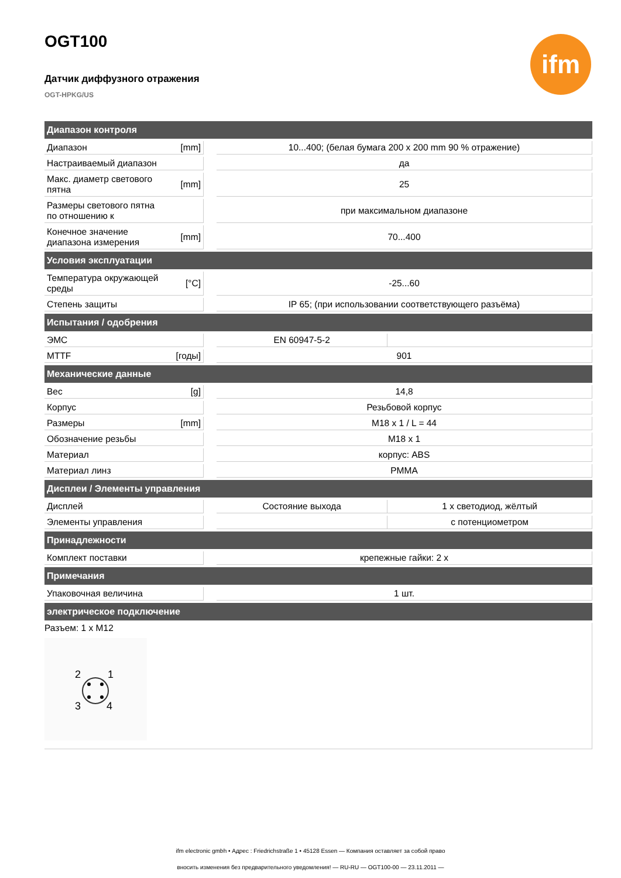ifm
OGT100
Датчик диффузного отражения
OGT-HPKG/US
| Диапазон контроля | | | | |
| --- | --- | --- | --- | --- |
| Диапазон | [mm] | | 10...400; (белая бумага 200 x 200 mm 90 % отражение) | |
| Настраиваемый диапазон | | | да | |
| Макс. диаметр светового пятна | [mm] | | 25 | |
| Размеры светового пятна по отношению к | | | при максимальном диапазоне | |
| Конечное значение диапазона измерения | [mm] | | 70...400 | |
| Условия эксплуатации | | | | |
| Температура окружающей среды | [°C] | | -25...60 | |
| Степень защиты | | | IP 65; (при использовании соответствующего разъёма) | |
| Испытания / одобрения | | | | |
| ЭМС | | | EN 60947-5-2 | |
| MTTF | [годы] | | 901 | |
| Механические данные | | | | |
| Вес | [g] | | 14,8 | |
| Корпус | | | Резьбовой корпус | |
| Размеры | [mm] | | M18 x 1 / L = 44 | |
| Обозначение резьбы | | | M18 x 1 | |
| Материал | | | корпус: ABS | |
| Материал линз | | | PMMA | |
| Дисплеи / Элементы управления | | | | |
| Дисплей | | | Состояние выхода | 1 x светодиод, жёлтый |
| Элементы управления | | | | с потенциометром |
| Принадлежности | | | | |
| Комплект поставки | | | крепежные гайки: 2 x | |
| Примечания | | | | |
| Упаковочная величина | | | 1 шт. | |
| электрическое подключение | | | | |
Разъем: 1 x M12
2
1
3
4
ifm electronic gmbh • Адрес : Friedrichstraße 1 • 45128 Essen — Компания оставляет за собой право
вносить изменения без предварительного уведомления! — RU-RU — OGT100-00 — 23.11.2011 —